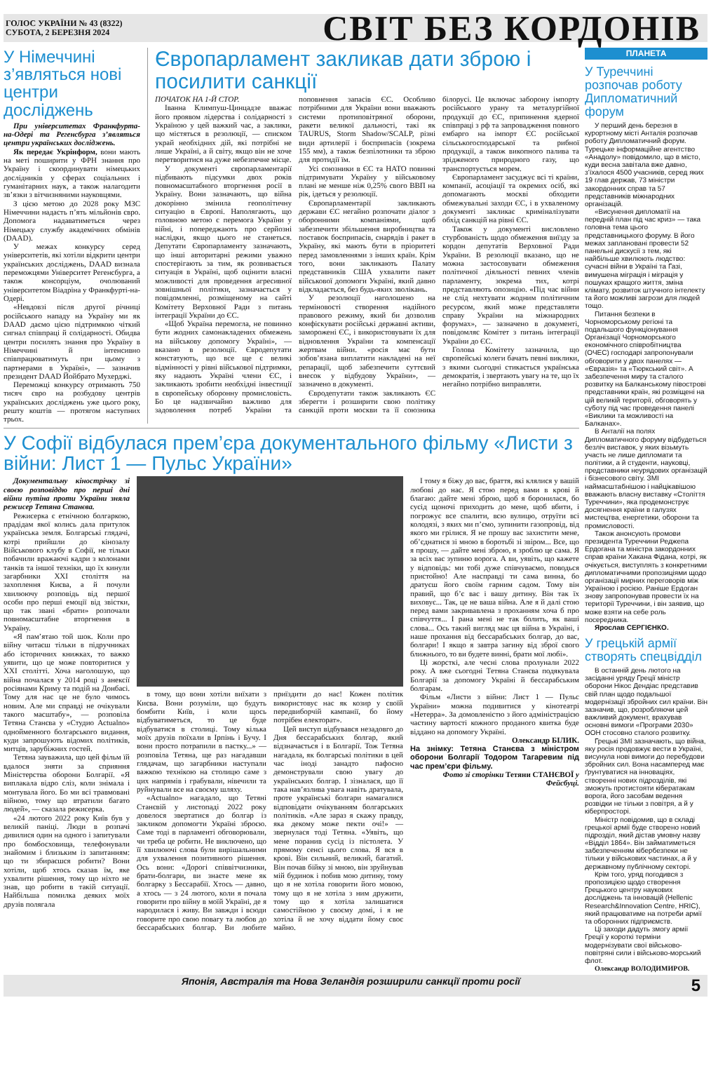ГОЛОС УКРАЇНИ № 43 (8322)
СУБОТА, 2 БЕРЕЗНЯ 2024
СВІТ БЕЗ КОРДОНІВ
У Німеччині з’являться нові центри досліджень
При університетах Франкфурта-на-Одері та Регенсбурга з’являться центри українських досліджень.
Як передає Укрінформ, вони мають на меті поширити у ФРН знання про Україну і скоординувати німецьких дослідників у сферах соціальних і гуманітарних наук, а також налагодити зв’язки з вітчизняними науковцями.
З цією метою до 2028 року МЗС Німеччини надасть п’ять мільйонів євро. Допомога надаватиметься через Німецьку службу академічних обмінів (DAAD).
У межах конкурсу серед університетів, які хотіли відкрити центри українських досліджень, DAAD визнала переможцями Університет Регенсбурга, а також консорціум, очолюваний університетом Віадріна у Франкфурті-на-Одері.
«Невдовзі після другої річниці російського нападу на Україну ми як DAAD даємо цією підтримкою чіткий сигнал співпраці й солідарності. Обидва центри посилять знання про Україну в Німеччині й інтенсивно співпрацюватимуть при цьому з партнерами в Україні», — зазначив президент DAAD Йойбрато Мухерджі.
Переможці конкурсу отримають 750 тисяч євро на розбудову центрів українських досліджень уже цього року, решту коштів — протягом наступних трьох.
Європарламент закликав дати зброю і посилити санкції
ПОЧАТОК НА 1-Й СТОР.
Іванна Климпуш-Цинцадзе вважає його проявом лідерства і солідарності з Україною у цей важкий час, а заклики, що містяться в резолюції, — списком украй необхідних дій, які потрібні не лише Україні, а й світу, якщо він не хоче перетворитися на дуже небезпечне місце.
У документі європарламентарії підбивають підсумки двох років повномасштабного вторгнення росії в Україну. Вони зазначають, що війна докорінно змінила геополітичну ситуацію в Європі. Наполягають, що головною метою є перемога України у війні, і попереджають про серйозні наслідки, якщо цього не станеться. Депутати Європарламенту зазначають, що інші авторитарні режими уважно спостерігають за тим, як розвивається ситуація в Україні, щоб оцінити власні можливості для проведення агресивної зовнішньої політики, зазначається у повідомленні, розміщеному на сайті Комітету Верховної Ради з питань інтеграції України до ЄС.
«Щоб Україна перемогла, не повинно бути жодних самонакладених обмежень на військову допомогу Україні», — вказано в резолюції. Євродепутати констатують, що все ще є великі відмінності у рівні військової підтримки, яку надають Україні члени ЄС, і закликають зробити необхідні інвестиції в європейську оборонну промисловість. Бо це надзвичайно важливо для задоволення потреб України та поповнення запасів ЄС. Особливо потрібними для України вони вважають системи протиповітряної оборони, ракети великої дальності, такі як TAURUS, Storm Shadow/SCALP, різні види артилерії і боєприпасів (зокрема 155 мм), а також безпілотники та зброю для протидії їм.
Усі союзники в ЄС та НАТО повинні підтримувати Україну у військовому плані не менше ніж 0,25% свого ВВП на рік, ідеться у резолюції.
Європарламентарії закликають держави ЄС негайно розпочати діалог з оборонними компаніями, щоб забезпечити збільшення виробництва та поставок боєприпасів, снарядів і ракет в Україну, які мають бути в пріоритеті перед замовленнями з інших країн. Крім того, вони закликають Палату представників США ухвалити пакет військової допомоги Україні, який давно відкладається, без будь-яких зволікань.
У резолюції наголошено на терміновості створення надійного правового режиму, який би дозволив конфіскувати російські державні активи, заморожені ЄС, і використовувати їх для відновлення України та компенсації жертвам війни. «росія має бути зобов’язана виплатити накладені на неї репарації, щоб забезпечити суттєвий внесок у відбудову України», — зазначено в документі.
Євродепутати також закликають ЄС зберегти і розширити свою політику санкцій проти москви та її союзника білорусі. Це включає заборону імпорту російського урану та металургійної продукції до ЄС, припинення ядерної співпраці з рф та запровадження повного ембарго на імпорт ЄС російської сільськогосподарської та рибної продукції, а також викопного палива та зрідженого природного газу, що транспортується морем.
Європарламент засуджує всі ті країни, компанії, асоціації та окремих осіб, які допомагають москві обходити обмежувальні заходи ЄС, і в ухваленому документі закликає криміналізувати обхід санкцій на рівні ЄС.
Також у документі висловлено стурбованість щодо обмеження виїзду за кордон депутатів Верховної Ради України. В резолюції вказано, що не можна застосовувати обмеження політичної діяльності певних членів парламенту, зокрема тих, котрі представляють опозицію. «Під час війни не слід нехтувати жодним політичним ресурсом, який може представляти справу України на міжнародних форумах», — зазначено в документі, повідомляє Комітет з питань інтеграції України до ЄС.
Голова Комітету зазначила, що європейські колеги бачать певні виклики, з якими сьогодні стикається українська демократія, і звертають увагу на те, що їх негайно потрібно виправляти.
У Софії відбулася прем’єра документального фільму «Листи з війни: Лист 1 — Пульс України»
Документальну кінострічку зі своєю розповіддю про перші дні війни путіна проти України зняла режисер Тетяна Станєва.
Режисерка є етнічною болгаркою, прадідам якої колись дала притулок українська земля. Болгарські глядачі, котрі прийшли до кінозалу Військового клубу в Софії, не тільки побачили вражаючі кадри з колонами танків та іншої техніки, що їх кинули загарбники XXI століття на захоплення Києва, а й почули хвилюючу розповідь від першої особи про перші емоції від звістки, що так звані «брати» розпочали повномасштабне вторгнення в Україну.
«Я пам’ятаю той шок. Коли про війну читаєш тільки в підручниках або історичних книжках, то важко уявити, що це може повторитися у XXI столітті. Хоча наголошую, що війна почалася у 2014 році з анексії росіянами Криму та подій на Донбасі. Тому для нас це не було чимось новим. Але ми справді не очікували такого масштабу», — розповіла Тетяна Станєва у «Студио Actualno» однойменного болгарського видання, куди запрошують відомих політиків, митців, зарубіжних гостей.
Тетяна зауважила, що цей фільм їй вдалося зняти за сприяння Міністерства оборони Болгарії. «Я виплакала відро сліз, коли знімала і монтувала його. Бо ми всі травмовані війною, тому що втратили багато людей», — сказала режисерка.
«24 лютого 2022 року Київ був у великій паніці. Люди в розпачі дивилися один на одного і запитували про бомбосховища, телефонували знайомим і близьким із запитанням: що ти збираєшся робити? Вони хотіли, щоб хтось сказав їм, яке ухвалити рішення, тому що ніхто не знав, що робити в такій ситуації. Найбільша помилка деяких моїх друзів полягала
в тому, що вони хотіли виїхати з Києва. Вони розуміли, що будуть бомбити Київ, і коли щось відбуватиметься, то це буде відбуватися в столиці. Тому кілька моїх друзів поїхали в Ірпінь і Бучу. І вони просто потрапили в пастку...» — розповіла Тетяна, ще раз нагадавши глядачам, що загарбники наступали важкою технікою на столицю саме з цих напрямів і грабували, нівечили та руйнували все на своєму шляху.
«Actualno» нагадало, що Тетяні Станєвій у листопаді 2022 року довелося звертатися до болгар із закликом допомогти Україні зброєю. Саме тоді в парламенті обговорювали, чи треба це робити. Не виключено, що її хвилюючі слова були вирішальними для ухвалення позитивного рішення. Ось вони: «Дорогі співвітчизники, брати-болгари, ви знаєте мене як болгарку з Бессарабії. Хтось — давно, а хтось — з 24 лютого, коли я почала говорити про війну в моїй Україні, де я народилася і живу. Ви завжди і всюди говорите про свою повагу та любов до бессарабських болгар. Ви любите приїздити до нас! Кожен політик використовує нас як козир у своїй передвиборчій кампанії, бо йому потрібен електорат».
Цей виступ відбувався незадовго до Дня бессарабських болгар, який відзначається і в Болгарії. Тож Тетяна нагадала, як болгарські політики в цей час іноді занадто пафосно демонстрували свою увагу до українських болгар. І зізналася, що її така нав’язлива увага навіть дратувала, проте українські болгари намагалися відповідати очікуванням болгарських політиків. «Але зараз я скажу правду, яка декому може пекти очі!» — звернулася тоді Тетяна. «Уявіть, що мене поранив сусід із пістолета. У прямому сенсі цього слова. Я вся в крові. Він сильний, великий, багатий. Він почав бійку зі мною, він зруйнував мій будинок і побив мою дитину, тому що я не хотіла говорити його мовою, тому що я не хотіла з ним дружити, тому що я хотіла залишатися самостійною у своєму домі, і я не хотіла й не хочу віддати йому своє майно.
І тому я біжу до вас, браття, які клялися у вашій любові до нас. Я стою перед вами в крові й благаю: дайте мені зброю, щоб я боронилася, бо сусід щоночі приходить до мене, щоб вбити, і погрожує все спалити, всю вулицю, отруїти всі колодязі, з яких ми п’ємо, зупинити газопровід, від якого ми грілися. Я не прошу вас захистити мене, об’єднатися зі мною в боротьбі зі звіром... Все, що я прошу, — дайте мені зброю, я зроблю це сама. Я за всіх вас зупиню ворога. А ви, уявіть, що кажете у відповідь: ми тобі дуже співчуваємо, поводься пристойно! Але насправді ти сама винна, бо дратуєш його своїм гарним садом. Тому він правий, що б’є вас і вашу дитину. Він так їх виховує... Так, це не ваша війна. Але я й далі стою перед вами закривавлена з проханням хоча б про співчуття... І рана мені не так болить, як ваші слова... Ось такий вигляд має ця війна в Україні, і наше прохання від бессарабських болгар, до вас, болгари! І якщо я завтра загину від зброї свого ближнього, то ви будете винні, брати мої любі».
Ці жорсткі, але чесні слова пролунали 2022 року. А вже сьогодні Тетяна Станєва подякувала Болгарії за допомогу Україні й бессарабським болгарам.
Фільм «Листи з війни: Лист 1 — Пульс України» можна подивитися у кінотеатрі «Нетерра». За домовленістю з його адміністрацією частину вартості кожного проданого квитка буде віддано на допомогу Україні.
Олександр БІЛИК.
На знімку: Тетяна Станєва з міністром оборони Болгарії Тодором Тагаревим під час прем’єри фільму.
Фото зі сторінки Тетяни СТАНЄВОЇ у Фейсбуці.
ПЛАНЕТА
У Туреччині розпочав роботу Дипломатичний форум
У перший день березня в курортному місті Анталія розпочав роботу Дипломатичний форум. Турецьке інформаційне агентство «Анадолу» повідомило, що в місто, куди весна завітала вже давно, з’їхалося 4500 учасників, серед яких 19 глав держав, 73 міністри закордонних справ та 57 представників міжнародних організацій.
«Висунення дипломатії на передній план під час криз» — така головна тема цього представницького форуму. В його межах заплановані провести 52 панельні дискусії з тем, які найбільше хвилюють людство: сучасні війни в Україні та Газі, вимушена міграція і міграція у пошуках кращого життя, зміна клімату, розвиток штучного інтелекту та його можливі загрози для людей тощо.
Питання безпеки в Чорноморському регіоні та подальшого функціонування Організації Чорноморського економічного співробітництва (ОЧЕС) господарі запропонували обговорити у двох панелях — «Євразія» та «Тюркський світ». А забезпечення миру та сталого розвитку на Балканському півострові представники країн, які розміщені на цій великій території, обговорять у суботу під час проведення панелі «Виклики та можливості на Балканах».
В Анталії на полях Дипломатичного форуму відбудеться безліч виставок, у яких візьмуть участь не лише дипломати та політики, а й студенти, науковці, представники неурядових організацій і бізнесового світу. ЗМІ наймасштабнішою і найцікавішою вважають власну виставку «Століття Туреччини», яка продемонструє досягнення країни в галузях мистецтва, енергетики, оборони та промисловості.
Також анонсують промови президента Туреччини Реджепа Ердогана та міністра закордонних справ країни Хакана Фідана, котрі, як очікується, виступлять з конкретними дипломатичними пропозиціями щодо організації мирних переговорів між Україною і росією. Раніше Ердоган знову запропонував провести їх на території Туреччини, і він заявив, що може взяти на себе роль посередника.
Ярослав СЕРГІЄНКО.
У грецькій армії створять спецвідділ
В останній день лютого на засіданні уряду Греції міністр оборони Нікос Дендіас представив свій план щодо подальшої модернізації збройних сил країни. Він зазначив, що, розробляючи цей важливий документ, врахував основні вимоги «Програми 2030» ООН стосовно сталого розвитку.
Грецькі ЗМІ зазначають, що війна, яку росія продовжує вести в Україні, висунула нові вимоги до перебудови збройних сил. Вона насамперед має ґрунтуватися на інноваціях, створенні нових підрозділів, які зможуть протистояти кібератакам ворога, його засобам ведення розвідки не тільки з повітря, а й у кіберпросторі.
Міністр повідомив, що в складі грецької армії буде створено новий підрозділ, який дістав умовну назву «Відділ 1864». Він займатиметься забезпеченням кібербезпеки не тільки у військових частинах, а й у державному публічному секторі.
Крім того, уряд погодився з пропозицією щодо створення Грецького центру наукових досліджень та інновацій (Hellenic Research&Innovation Centre, HRIC), який працюватиме на потреби армії та оборонних підприємств.
Ці заходи дадуть змогу армії Греції у короткі терміни модернізувати свої військово-повітряні сили і військово-морський флот.
Олександр ВОЛОДИМИРОВ.
Японія, Австралія та Нова Зеландія розширили санкції проти росії 5